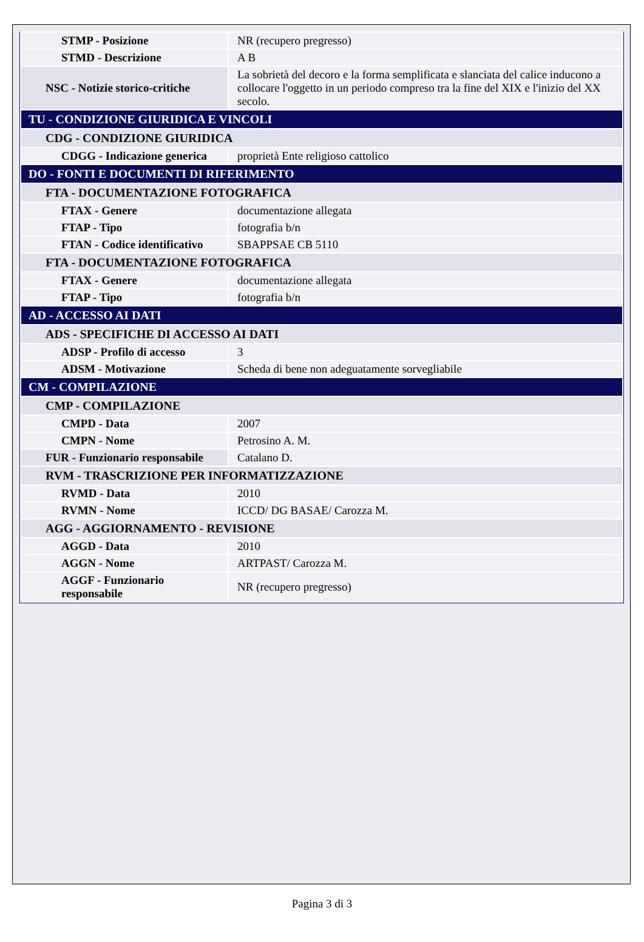| STMP - Posizione | NR (recupero pregresso) |
| STMD - Descrizione | A B |
| NSC - Notizie storico-critiche | La sobrietà del decoro e la forma semplificata e slanciata del calice inducono a collocare l'oggetto in un periodo compreso tra la fine del XIX e l'inizio del XX secolo. |
| TU - CONDIZIONE GIURIDICA E VINCOLI | |
| CDG - CONDIZIONE GIURIDICA | |
| CDGG - Indicazione generica | proprietà Ente religioso cattolico |
| DO - FONTI E DOCUMENTI DI RIFERIMENTO | |
| FTA - DOCUMENTAZIONE FOTOGRAFICA | |
| FTAX - Genere | documentazione allegata |
| FTAP - Tipo | fotografia b/n |
| FTAN - Codice identificativo | SBAPPSAE CB 5110 |
| FTA - DOCUMENTAZIONE FOTOGRAFICA | |
| FTAX - Genere | documentazione allegata |
| FTAP - Tipo | fotografia b/n |
| AD - ACCESSO AI DATI | |
| ADS - SPECIFICHE DI ACCESSO AI DATI | |
| ADSP - Profilo di accesso | 3 |
| ADSM - Motivazione | Scheda di bene non adeguatamente sorvegliabile |
| CM - COMPILAZIONE | |
| CMP - COMPILAZIONE | |
| CMPD - Data | 2007 |
| CMPN - Nome | Petrosino A. M. |
| FUR - Funzionario responsabile | Catalano D. |
| RVM - TRASCRIZIONE PER INFORMATIZZAZIONE | |
| RVMD - Data | 2010 |
| RVMN - Nome | ICCD/ DG BASAE/ Carozza M. |
| AGG - AGGIORNAMENTO - REVISIONE | |
| AGGD - Data | 2010 |
| AGGN - Nome | ARTPAST/ Carozza M. |
| AGGF - Funzionario responsabile | NR (recupero pregresso) |
Pagina 3 di 3